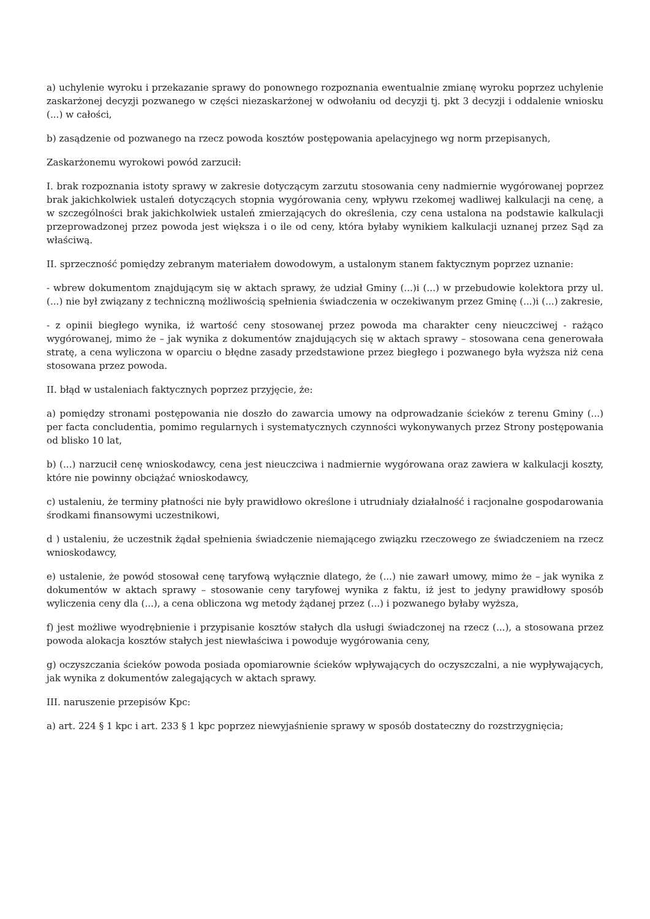a) uchylenie wyroku i przekazanie sprawy do ponownego rozpoznania ewentualnie zmianę wyroku poprzez uchylenie zaskarżonej decyzji pozwanego w części niezaskarżonej w odwołaniu od decyzji tj. pkt 3 decyzji i oddalenie wniosku (...) w całości,
b) zasądzenie od pozwanego na rzecz powoda kosztów postępowania apelacyjnego wg norm przepisanych,
Zaskarżonemu wyrokowi powód zarzucił:
I. brak rozpoznania istoty sprawy w zakresie dotyczącym zarzutu stosowania ceny nadmiernie wygórowanej poprzez brak jakichkolwiek ustaleń dotyczących stopnia wygórowania ceny, wpływu rzekomej wadliwej kalkulacji na cenę, a w szczególności brak jakichkolwiek ustaleń zmierzających do określenia, czy cena ustalona na podstawie kalkulacji przeprowadzonej przez powoda jest większa i o ile od ceny, która byłaby wynikiem kalkulacji uznanej przez Sąd za właściwą.
II. sprzeczność pomiędzy zebranym materiałem dowodowym, a ustalonym stanem faktycznym poprzez uznanie:
- wbrew dokumentom znajdującym się w aktach sprawy, że udział Gminy (...)i (...) w przebudowie kolektora przy ul. (...) nie był związany z techniczną możliwością spełnienia świadczenia w oczekiwanym przez Gminę (...)i (...) zakresie,
- z opinii biegłego wynika, iż wartość ceny stosowanej przez powoda ma charakter ceny nieuczciwej - rażąco wygórowanej, mimo że – jak wynika z dokumentów znajdujących się w aktach sprawy – stosowana cena generowała stratę, a cena wyliczona w oparciu o błędne zasady przedstawione przez biegłego i pozwanego była wyższa niż cena stosowana przez powoda.
II. błąd w ustaleniach faktycznych poprzez przyjęcie, że:
a) pomiędzy stronami postępowania nie doszło do zawarcia umowy na odprowadzanie ścieków z terenu Gminy (...) per facta concludentia, pomimo regularnych i systematycznych czynności wykonywanych przez Strony postępowania od blisko 10 lat,
b) (...) narzucił cenę wnioskodawcy, cena jest nieuczciwa i nadmiernie wygórowana oraz zawiera w kalkulacji koszty, które nie powinny obciążać wnioskodawcy,
c) ustaleniu, że terminy płatności nie były prawidłowo określone i utrudniały działalność i racjonalne gospodarowania środkami finansowymi uczestnikowi,
d ) ustaleniu, że uczestnik żądał spełnienia świadczenie niemającego związku rzeczowego ze świadczeniem na rzecz wnioskodawcy,
e) ustalenie, że powód stosował cenę taryfową wyłącznie dlatego, że (...) nie zawarł umowy, mimo że – jak wynika z dokumentów w aktach sprawy – stosowanie ceny taryfowej wynika z faktu, iż jest to jedyny prawidłowy sposób wyliczenia ceny dla (...), a cena obliczona wg metody żądanej przez (...) i pozwanego byłaby wyższa,
f) jest możliwe wyodrębnienie i przypisanie kosztów stałych dla usługi świadczonej na rzecz (...), a stosowana przez powoda alokacja kosztów stałych jest niewłaściwa i powoduje wygórowania ceny,
g) oczyszczania ścieków powoda posiada opomiarownie ścieków wpływających do oczyszczalni, a nie wypływających, jak wynika z dokumentów zalegających w aktach sprawy.
III. naruszenie przepisów Kpc:
a) art. 224 § 1 kpc i art. 233 § 1 kpc poprzez niewyjaśnienie sprawy w sposób dostateczny do rozstrzygnięcia;